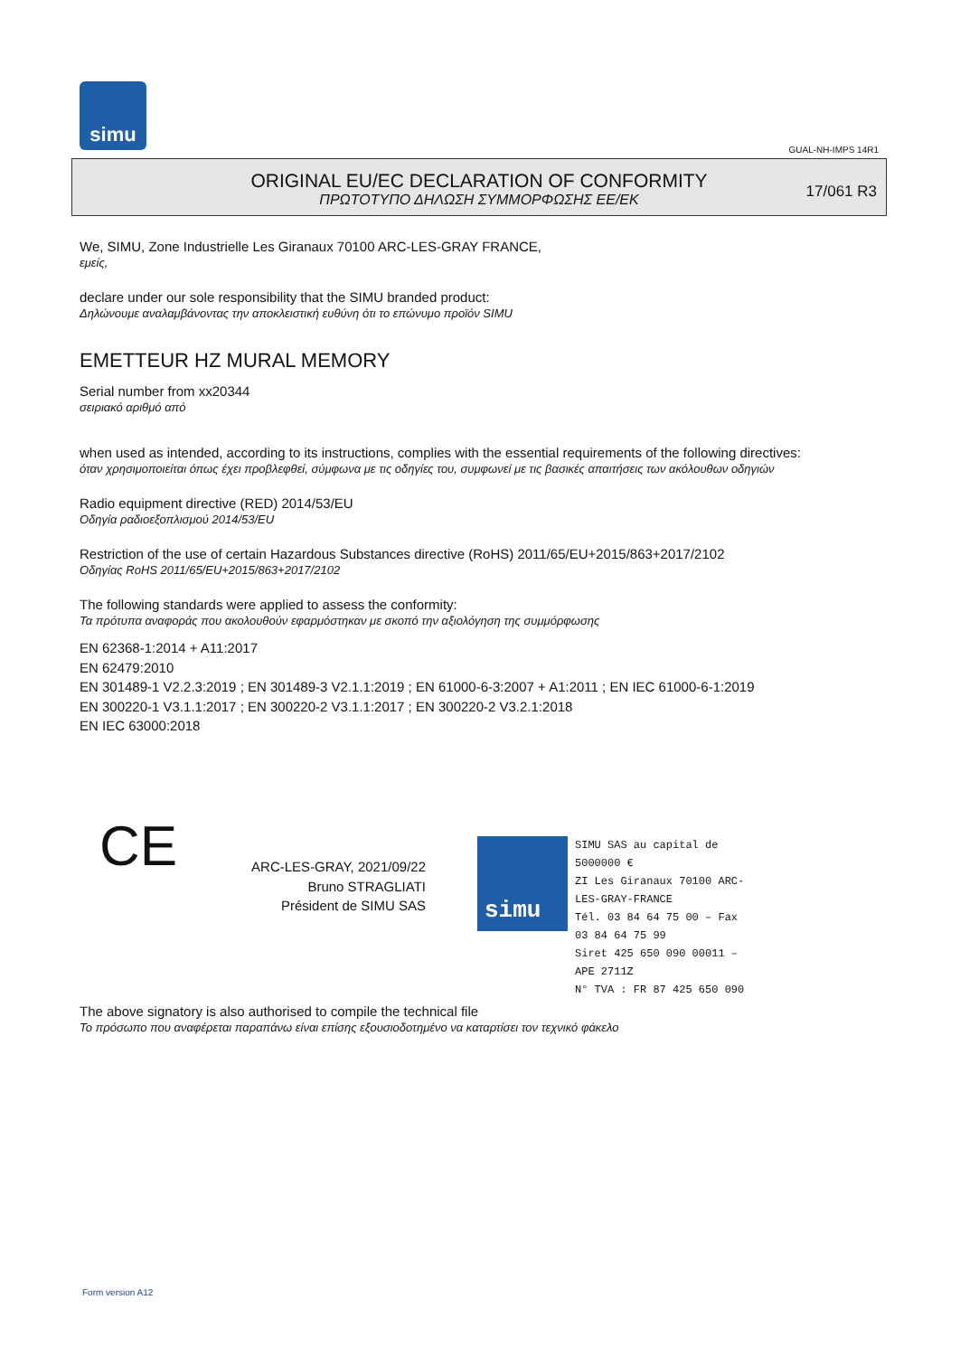simu
GUAL-NH-IMPS 14R1
ORIGINAL EU/EC DECLARATION OF CONFORMITY
ΠΡΩΤΟΤΥΠΟ ΔΗΛΩΣΗ ΣΥΜΜΟΡΦΩΣΗΣ ΕΕ/ΕΚ
17/061 R3
We, SIMU, Zone Industrielle Les Giranaux 70100 ARC-LES-GRAY FRANCE,
εμείς,
declare under our sole responsibility that the SIMU branded product:
Δηλώνουμε αναλαμβάνοντας την αποκλειστική ευθύνη ότι το επώνυμο προϊόν SIMU
EMETTEUR HZ MURAL MEMORY
Serial number from xx20344
σειριακό αριθμό από
when used as intended, according to its instructions, complies with the essential requirements of the following directives:
όταν χρησιμοποιείται όπως έχει προβλεφθεί, σύμφωνα με τις οδηγίες του, συμφωνεί με τις βασικές απαιτήσεις των ακόλουθων οδηγιών
Radio equipment directive (RED) 2014/53/EU
Οδηγία ραδιοεξοπλισμού 2014/53/EU
Restriction of the use of certain Hazardous Substances directive (RoHS) 2011/65/EU+2015/863+2017/2102
Οδηγίας RoHS 2011/65/EU+2015/863+2017/2102
The following standards were applied to assess the conformity:
Τα πρότυπα αναφοράς που ακολουθούν εφαρμόστηκαν με σκοπό την αξιολόγηση της συμμόρφωσης
EN 62368-1:2014 + A11:2017
EN 62479:2010
EN 301489-1 V2.2.3:2019 ; EN 301489-3 V2.1.1:2019 ; EN 61000-6-3:2007 + A1:2011 ; EN IEC 61000-6-1:2019
EN 300220-1 V3.1.1:2017 ; EN 300220-2 V3.1.1:2017 ; EN 300220-2 V3.2.1:2018
EN IEC 63000:2018
CE
ARC-LES-GRAY, 2021/09/22
Bruno STRAGLIATI
Président de SIMU SAS
simu
SIMU SAS au capital de 5000000 €
ZI Les Giranaux 70100 ARC-LES-GRAY-FRANCE
Tél. 03 84 64 75 00 – Fax 03 84 64 75 99
Siret 425 650 090 00011 – APE 2711Z
N° TVA : FR 87 425 650 090
The above signatory is also authorised to compile the technical file
Το πρόσωπο που αναφέρεται παραπάνω είναι επίσης εξουσιοδοτημένο να καταρτίσει τον τεχνικό φάκελο
Form version A12